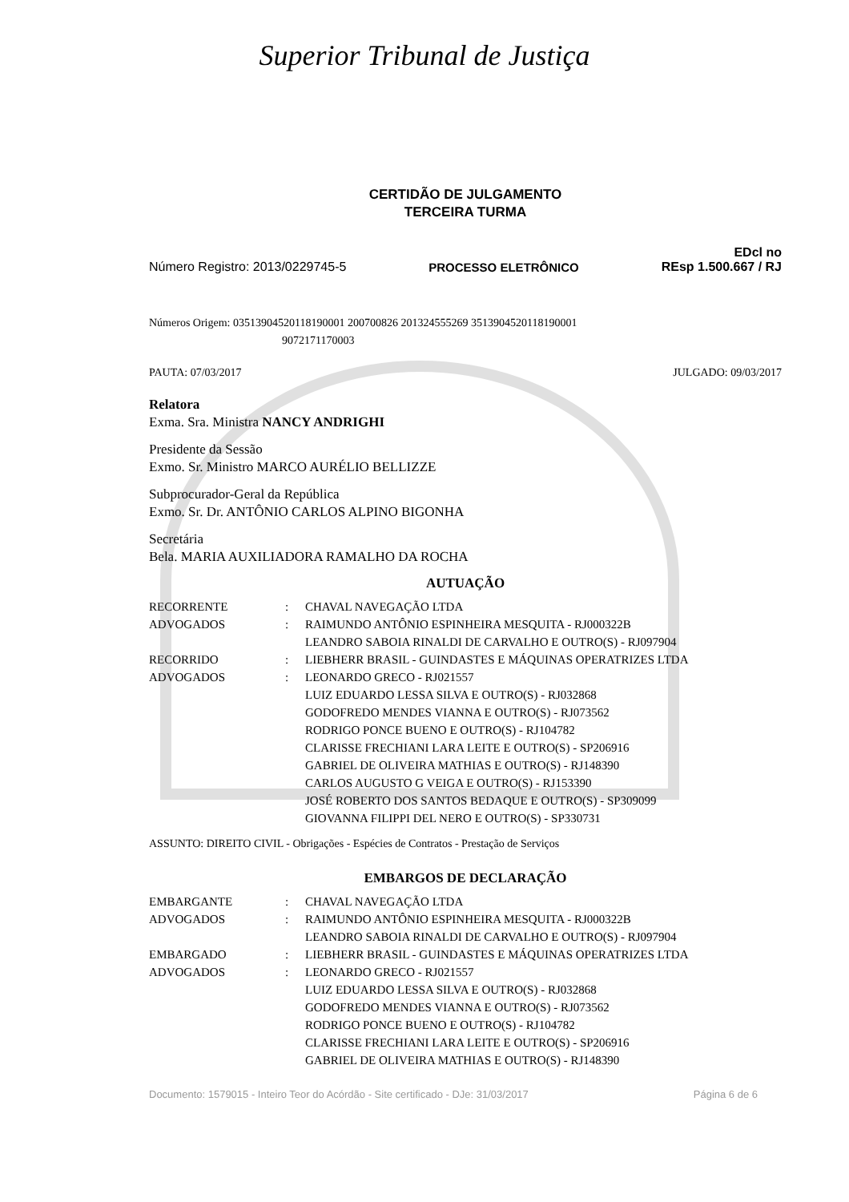Superior Tribunal de Justiça
CERTIDÃO DE JULGAMENTO
TERCEIRA TURMA
Número Registro: 2013/0229745-5 PROCESSO ELETRÔNICO EDcl no
REsp 1.500.667 / RJ
Números Origem: 03513904520118190001 200700826 201324555269 3513904520118190001
9072171170003
PAUTA: 07/03/2017 JULGADO: 09/03/2017
Relatora
Exma. Sra. Ministra NANCY ANDRIGHI
Presidente da Sessão
Exmo. Sr. Ministro MARCO AURÉLIO BELLIZZE
Subprocurador-Geral da República
Exmo. Sr. Dr. ANTÔNIO CARLOS ALPINO BIGONHA
Secretária
Bela. MARIA AUXILIADORA RAMALHO DA ROCHA
AUTUAÇÃO
| RECORRENTE | : | CHAVAL NAVEGAÇÃO LTDA |
| ADVOGADOS | : | RAIMUNDO ANTÔNIO ESPINHEIRA MESQUITA - RJ000322B LEANDRO SABOIA RINALDI DE CARVALHO E OUTRO(S) - RJ097904 |
| RECORRIDO | : | LIEBHERR BRASIL - GUINDASTES E MÁQUINAS OPERATRIZES LTDA |
| ADVOGADOS | : | LEONARDO GRECO - RJ021557 LUIZ EDUARDO LESSA SILVA E OUTRO(S) - RJ032868 GODOFREDO MENDES VIANNA E OUTRO(S) - RJ073562 RODRIGO PONCE BUENO E OUTRO(S) - RJ104782 CLARISSE FRECHIANI LARA LEITE E OUTRO(S) - SP206916 GABRIEL DE OLIVEIRA MATHIAS E OUTRO(S) - RJ148390 CARLOS AUGUSTO G VEIGA E OUTRO(S) - RJ153390 JOSÉ ROBERTO DOS SANTOS BEDAQUE E OUTRO(S) - SP309099 GIOVANNA FILIPPI DEL NERO E OUTRO(S) - SP330731 |
ASSUNTO: DIREITO CIVIL - Obrigações - Espécies de Contratos - Prestação de Serviços
EMBARGOS DE DECLARAÇÃO
| EMBARGANTE | : | CHAVAL NAVEGAÇÃO LTDA |
| ADVOGADOS | : | RAIMUNDO ANTÔNIO ESPINHEIRA MESQUITA - RJ000322B LEANDRO SABOIA RINALDI DE CARVALHO E OUTRO(S) - RJ097904 |
| EMBARGADO | : | LIEBHERR BRASIL - GUINDASTES E MÁQUINAS OPERATRIZES LTDA |
| ADVOGADOS | : | LEONARDO GRECO - RJ021557 LUIZ EDUARDO LESSA SILVA E OUTRO(S) - RJ032868 GODOFREDO MENDES VIANNA E OUTRO(S) - RJ073562 RODRIGO PONCE BUENO E OUTRO(S) - RJ104782 CLARISSE FRECHIANI LARA LEITE E OUTRO(S) - SP206916 GABRIEL DE OLIVEIRA MATHIAS E OUTRO(S) - RJ148390 |
Documento: 1579015 - Inteiro Teor do Acórdão - Site certificado - DJe: 31/03/2017 Página 6 de 6